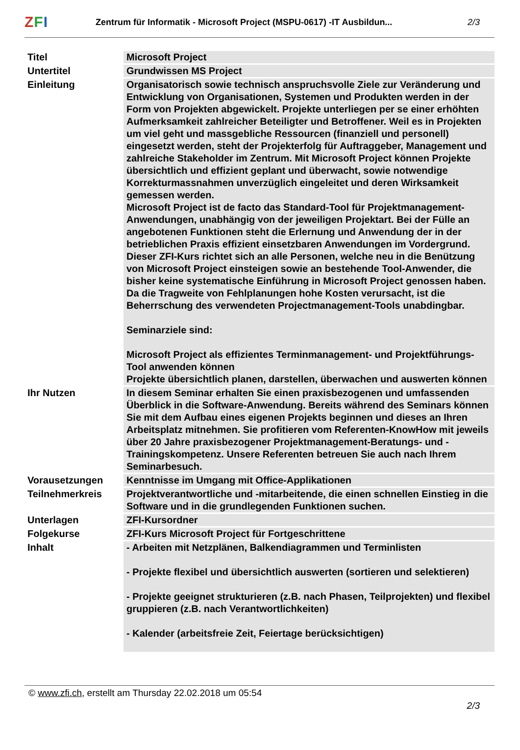ZFI
Zentrum für Informatik - Microsoft Project (MSPU-0617) -IT Ausbildun...
2/3
| Titel | Microsoft Project |
| Untertitel | Grundwissen MS Project |
| Einleitung | Organisatorisch sowie technisch anspruchsvolle Ziele zur Veränderung und Entwicklung von Organisationen, Systemen und Produkten werden in der Form von Projekten abgewickelt. Projekte unterliegen per se einer erhöhten Aufmerksamkeit zahlreicher Beteiligter und Betroffener. Weil es in Projekten um viel geht und massgebliche Ressourcen (finanziell und personell) eingesetzt werden, steht der Projekterfolg für Auftraggeber, Management und zahlreiche Stakeholder im Zentrum. Mit Microsoft Project können Projekte übersichtlich und effizient geplant und überwacht, sowie notwendige Korrekturmassnahmen unverzüglich eingeleitet und deren Wirksamkeit gemessen werden. Microsoft Project ist de facto das Standard-Tool für Projektmanagement-Anwendungen, unabhängig von der jeweiligen Projektart. Bei der Fülle an angebotenen Funktionen steht die Erlernung und Anwendung der in der betrieblichen Praxis effizient einsetzbaren Anwendungen im Vordergrund. Dieser ZFI-Kurs richtet sich an alle Personen, welche neu in die Benützung von Microsoft Project einsteigen sowie an bestehende Tool-Anwender, die bisher keine systematische Einführung in Microsoft Project genossen haben. Da die Tragweite von Fehlplanungen hohe Kosten verursacht, ist die Beherrschung des verwendeten Projectmanagement-Tools unabdingbar. Seminarziele sind: Microsoft Project als effizientes Terminmanagement- und Projektführungs-Tool anwenden können Projekte übersichtlich planen, darstellen, überwachen und auswerten können |
| Ihr Nutzen | In diesem Seminar erhalten Sie einen praxisbezogenen und umfassenden Überblick in die Software-Anwendung. Bereits während des Seminars können Sie mit dem Aufbau eines eigenen Projekts beginnen und dieses an Ihren Arbeitsplatz mitnehmen. Sie profitieren vom Referenten-KnowHow mit jeweils über 20 Jahre praxisbezogener Projektmanagement-Beratungs- und -Trainingskompetenz. Unsere Referenten betreuen Sie auch nach Ihrem Seminarbesuch. |
| Vorausetzungen | Kenntnisse im Umgang mit Office-Applikationen |
| Teilnehmerkreis | Projektverantwortliche und -mitarbeitende, die einen schnellen Einstieg in die Software und in die grundlegenden Funktionen suchen. |
| Unterlagen | ZFI-Kursordner |
| Folgekurse | ZFI-Kurs Microsoft Project für Fortgeschrittene |
| Inhalt | - Arbeiten mit Netzplänen, Balkendiagrammen und Terminlisten - Projekte flexibel und übersichtlich auswerten (sortieren und selektieren) - Projekte geeignet strukturieren (z.B. nach Phasen, Teilprojekten) und flexibel gruppieren (z.B. nach Verantwortlichkeiten) - Kalender (arbeitsfreie Zeit, Feiertage berücksichtigen) |
© www.zfi.ch, erstellt am Thursday 22.02.2018 um 05:54 2/3